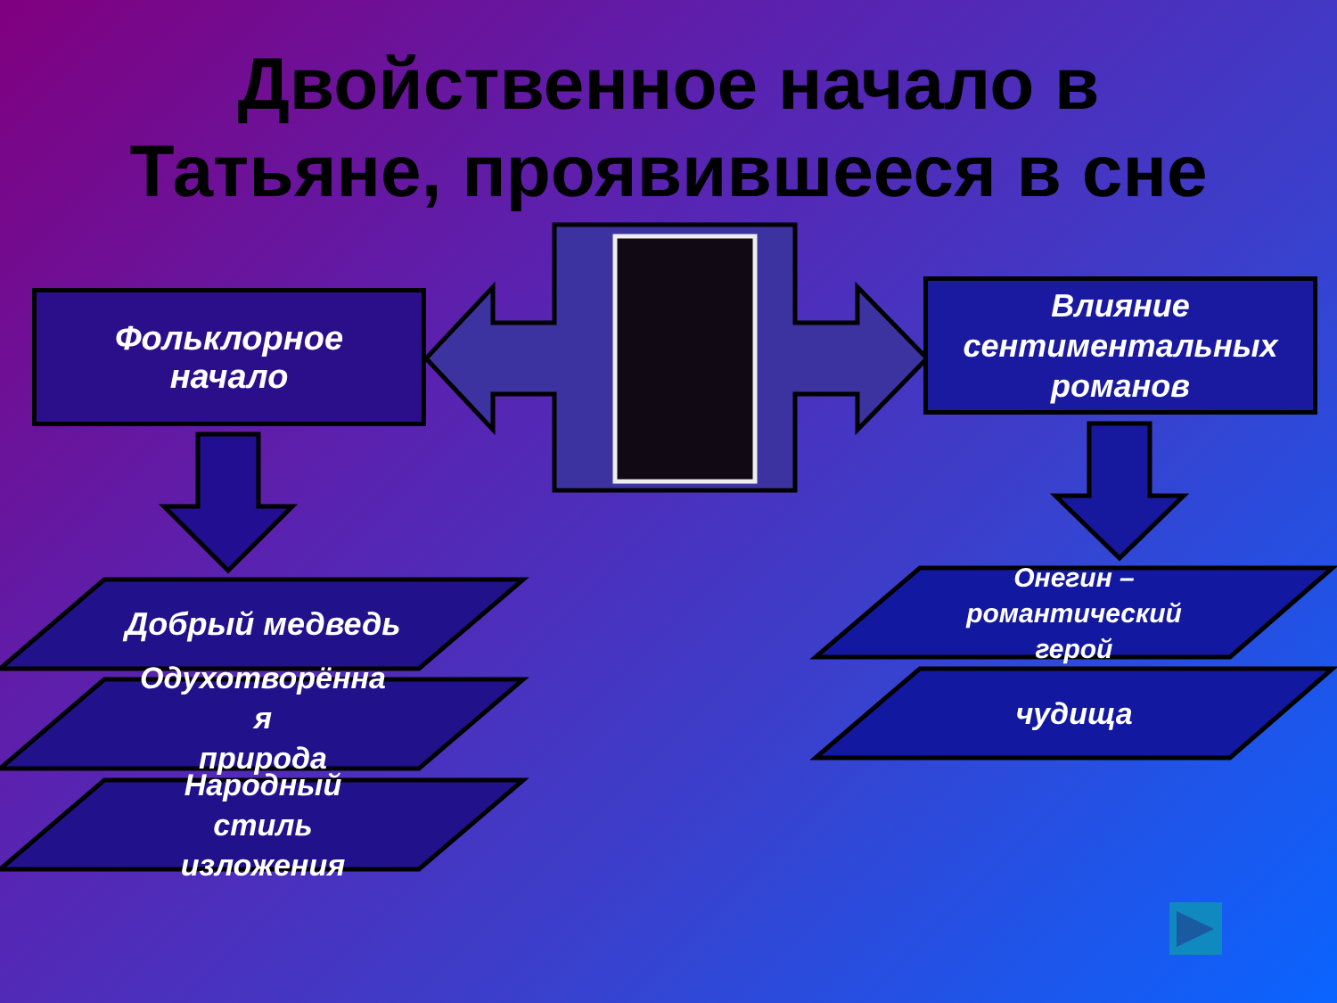Двойственное начало в
Татьяне, проявившееся в сне
Фольклорное
начало
Влияние
сентиментальных
романов
Добрый медведь
Одухотворённа
я
природа
Народный
стиль
изложения
Онегин –
романтический
герой
чудища